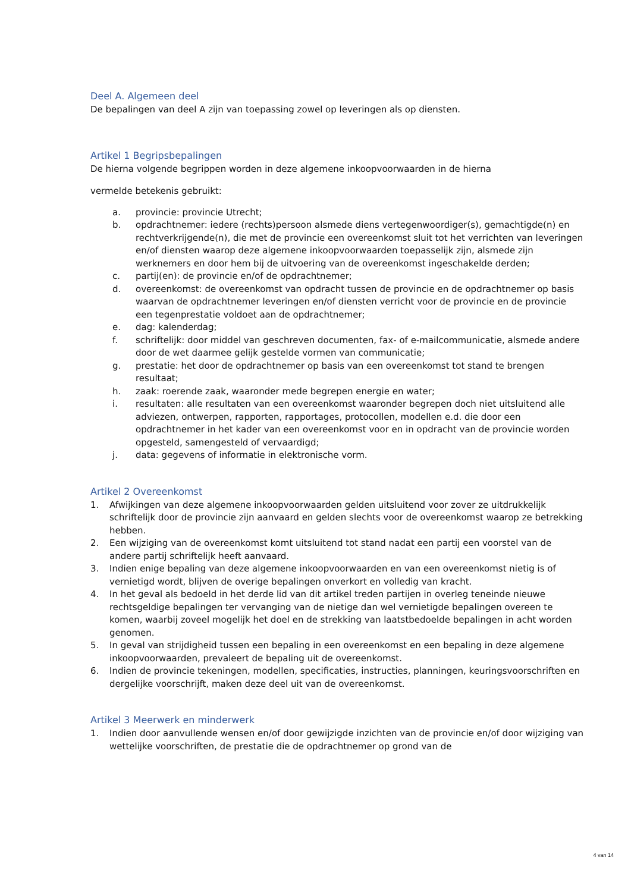Deel A. Algemeen deel
De bepalingen van deel A zijn van toepassing zowel op leveringen als op diensten.
Artikel 1 Begripsbepalingen
De hierna volgende begrippen worden in deze algemene inkoopvoorwaarden in de hierna
vermelde betekenis gebruikt:
a. provincie: provincie Utrecht;
b. opdrachtnemer: iedere (rechts)persoon alsmede diens vertegenwoordiger(s), gemachtigde(n) en rechtverkrijgende(n), die met de provincie een overeenkomst sluit tot het verrichten van leveringen en/of diensten waarop deze algemene inkoopvoorwaarden toepasselijk zijn, alsmede zijn werknemers en door hem bij de uitvoering van de overeenkomst ingeschakelde derden;
c. partij(en): de provincie en/of de opdrachtnemer;
d. overeenkomst: de overeenkomst van opdracht tussen de provincie en de opdrachtnemer op basis waarvan de opdrachtnemer leveringen en/of diensten verricht voor de provincie en de provincie een tegenprestatie voldoet aan de opdrachtnemer;
e. dag: kalenderdag;
f. schriftelijk: door middel van geschreven documenten, fax- of e-mailcommunicatie, alsmede andere door de wet daarmee gelijk gestelde vormen van communicatie;
g. prestatie: het door de opdrachtnemer op basis van een overeenkomst tot stand te brengen resultaat;
h. zaak: roerende zaak, waaronder mede begrepen energie en water;
i. resultaten: alle resultaten van een overeenkomst waaronder begrepen doch niet uitsluitend alle adviezen, ontwerpen, rapporten, rapportages, protocollen, modellen e.d. die door een opdrachtnemer in het kader van een overeenkomst voor en in opdracht van de provincie worden opgesteld, samengesteld of vervaardigd;
j. data: gegevens of informatie in elektronische vorm.
Artikel 2 Overeenkomst
1. Afwijkingen van deze algemene inkoopvoorwaarden gelden uitsluitend voor zover ze uitdrukkelijk schriftelijk door de provincie zijn aanvaard en gelden slechts voor de overeenkomst waarop ze betrekking hebben.
2. Een wijziging van de overeenkomst komt uitsluitend tot stand nadat een partij een voorstel van de andere partij schriftelijk heeft aanvaard.
3. Indien enige bepaling van deze algemene inkoopvoorwaarden en van een overeenkomst nietig is of vernietigd wordt, blijven de overige bepalingen onverkort en volledig van kracht.
4. In het geval als bedoeld in het derde lid van dit artikel treden partijen in overleg teneinde nieuwe rechtsgeldige bepalingen ter vervanging van de nietige dan wel vernietigde bepalingen overeen te komen, waarbij zoveel mogelijk het doel en de strekking van laatstbedoelde bepalingen in acht worden genomen.
5. In geval van strijdigheid tussen een bepaling in een overeenkomst en een bepaling in deze algemene inkoopvoorwaarden, prevaleert de bepaling uit de overeenkomst.
6. Indien de provincie tekeningen, modellen, specificaties, instructies, planningen, keuringsvoorschriften en dergelijke voorschrijft, maken deze deel uit van de overeenkomst.
Artikel 3 Meerwerk en minderwerk
1. Indien door aanvullende wensen en/of door gewijzigde inzichten van de provincie en/of door wijziging van wettelijke voorschriften, de prestatie die de opdrachtnemer op grond van de
4 van 14